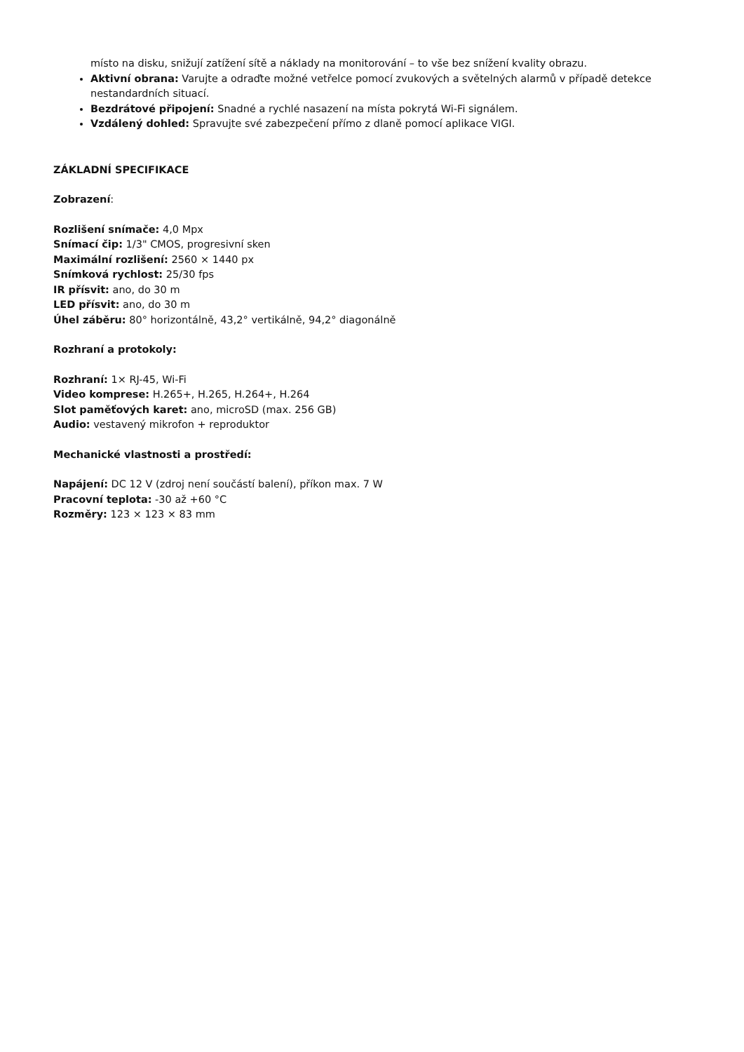místo na disku, snižují zatížení sítě a náklady na monitorování – to vše bez snížení kvality obrazu.
Aktivní obrana: Varujte a odraďte možné vetřelce pomocí zvukových a světelných alarmů v případě detekce nestandardních situací.
Bezdrátové připojení: Snadné a rychlé nasazení na místa pokrytá Wi-Fi signálem.
Vzdálený dohled: Spravujte své zabezpečení přímo z dlaně pomocí aplikace VIGI.
ZÁKLADNÍ SPECIFIKACE
Zobrazení:
Rozlišení snímače: 4,0 Mpx
Snímací čip: 1/3" CMOS, progresivní sken
Maximální rozlišení: 2560 × 1440 px
Snímková rychlost: 25/30 fps
IR přísvit: ano, do 30 m
LED přísvit: ano, do 30 m
Úhel záběru: 80° horizontálně, 43,2° vertikálně, 94,2° diagonálně
Rozhraní a protokoly:
Rozhraní: 1× RJ-45, Wi-Fi
Video komprese: H.265+, H.265, H.264+, H.264
Slot paměťových karet: ano, microSD (max. 256 GB)
Audio: vestavený mikrofon + reproduktor
Mechanické vlastnosti a prostředí:
Napájení: DC 12 V (zdroj není součástí balení), příkon max. 7 W
Pracovní teplota: -30 až +60 °C
Rozměry: 123 × 123 × 83 mm